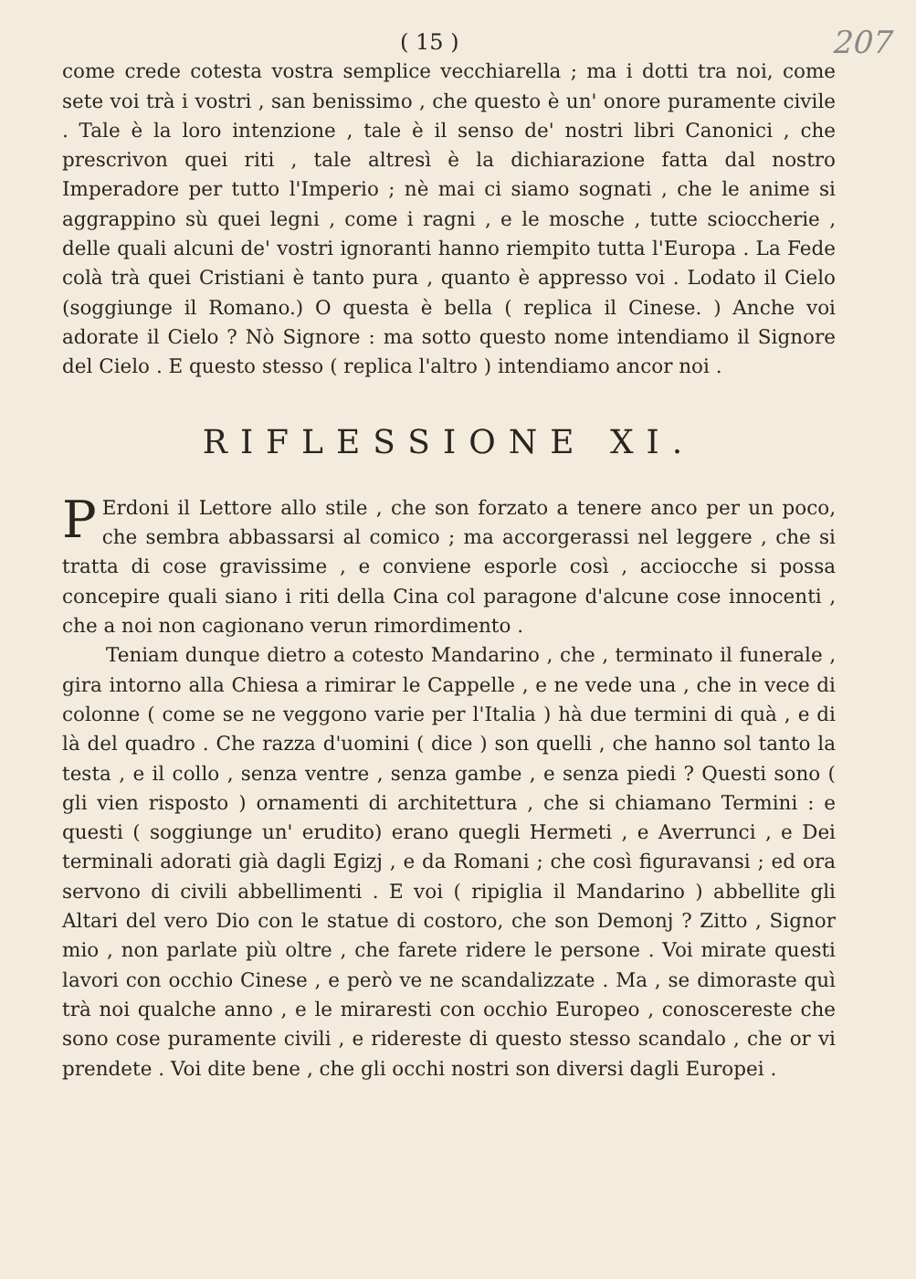( 15 ) 207
come crede cotesta vostra semplice vecchiarella ; ma i dotti tra noi, come sete voi trà i vostri , san benissimo , che questo è un' onore puramente civile . Tale è la loro intenzione , tale è il senso de' nostri libri Canonici , che prescrivon quei riti , tale altresì è la dichiarazione fatta dal nostro Imperadore per tutto l'Imperio ; nè mai ci siamo sognati , che le anime si aggrappino sù quei legni , come i ragni , e le mosche , tutte scioccherie , delle quali alcuni de' vostri ignoranti hanno riempito tutta l'Europa . La Fede colà trà quei Cristiani è tanto pura , quanto è appresso voi . Lodato il Cielo (soggiunge il Romano.) O questa è bella ( replica il Cinese. ) Anche voi adorate il Cielo ? Nò Signore : ma sotto questo nome intendiamo il Signore del Cielo . E questo stesso ( replica l'altro ) intendiamo ancor noi .
RIFLESSIONE XI.
PErdoni il Lettore allo stile , che son forzato a tenere anco per un poco, che sembra abbassarsi al comico ; ma accorgerassi nel leggere , che si tratta di cose gravissime , e conviene esporle così , acciocche si possa concepire quali siano i riti della Cina col paragone d'alcune cose innocenti , che a noi non cagionano verun rimordimento .
Teniam dunque dietro a cotesto Mandarino , che , terminato il funerale , gira intorno alla Chiesa a rimirar le Cappelle , e ne vede una , che in vece di colonne ( come se ne veggono varie per l'Italia ) hà due termini di quà , e di là del quadro . Che razza d'uomini ( dice ) son quelli , che hanno sol tanto la testa , e il collo , senza ventre , senza gambe , e senza piedi ? Questi sono ( gli vien risposto ) ornamenti di architettura , che si chiamano Termini : e questi ( soggiunge un' erudito) erano quegli Hermeti , e Averrunci , e Dei terminali adorati già dagli Egizj , e da Romani ; che così figuravansi ; ed ora servono di civili abbellimenti . E voi ( ripiglia il Mandarino ) abbellite gli Altari del vero Dio con le statue di costoro, che son Demonj ? Zitto , Signor mio , non parlate più oltre , che farete ridere le persone . Voi mirate questi lavori con occhio Cinese , e però ve ne scandalizzate . Ma , se dimoraste quì trà noi qualche anno , e le miraresti con occhio Europeo , conoscereste che sono cose puramente civili , e ridereste di questo stesso scandalo , che or vi prendete . Voi dite bene , che gli occhi nostri son diversi dagli Europei .